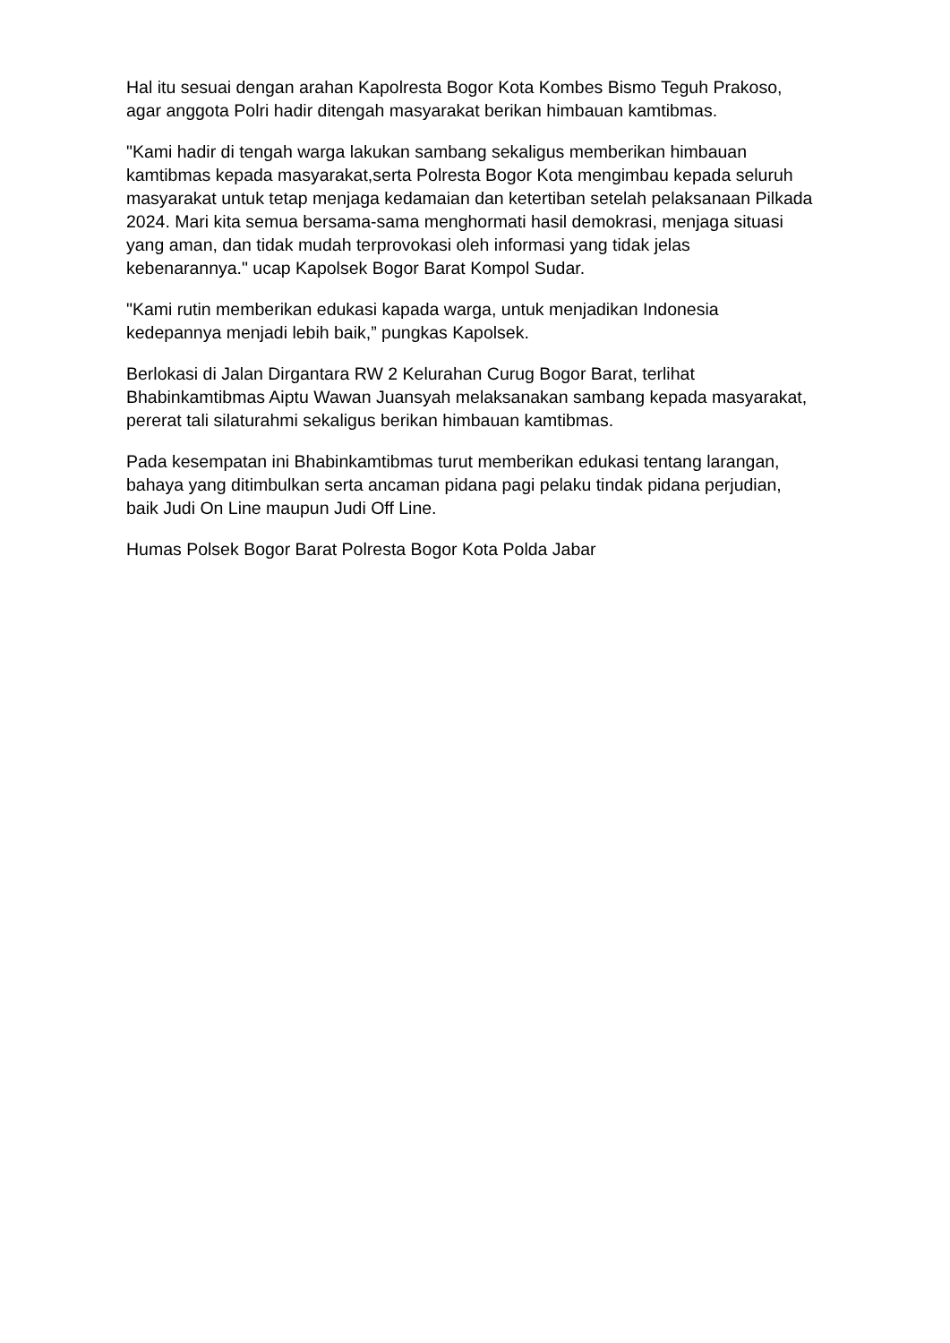Hal itu sesuai dengan arahan Kapolresta Bogor Kota Kombes Bismo Teguh Prakoso, agar anggota Polri hadir ditengah masyarakat berikan himbauan kamtibmas.
"Kami hadir di tengah warga lakukan sambang sekaligus memberikan himbauan kamtibmas kepada masyarakat,serta Polresta Bogor Kota mengimbau kepada seluruh masyarakat untuk tetap menjaga kedamaian dan ketertiban setelah pelaksanaan Pilkada 2024. Mari kita semua bersama-sama menghormati hasil demokrasi, menjaga situasi yang aman, dan tidak mudah terprovokasi oleh informasi yang tidak jelas kebenarannya." ucap Kapolsek Bogor Barat Kompol Sudar.
"Kami rutin memberikan edukasi kapada warga, untuk menjadikan Indonesia kedepannya menjadi lebih baik,” pungkas Kapolsek.
Berlokasi di Jalan Dirgantara RW 2 Kelurahan Curug Bogor Barat, terlihat Bhabinkamtibmas Aiptu Wawan Juansyah melaksanakan sambang kepada masyarakat, pererat tali silaturahmi sekaligus berikan himbauan kamtibmas.
Pada kesempatan ini Bhabinkamtibmas turut memberikan edukasi tentang larangan, bahaya yang ditimbulkan serta ancaman pidana pagi pelaku tindak pidana perjudian, baik Judi On Line maupun Judi Off Line.
Humas Polsek Bogor Barat Polresta Bogor Kota Polda Jabar